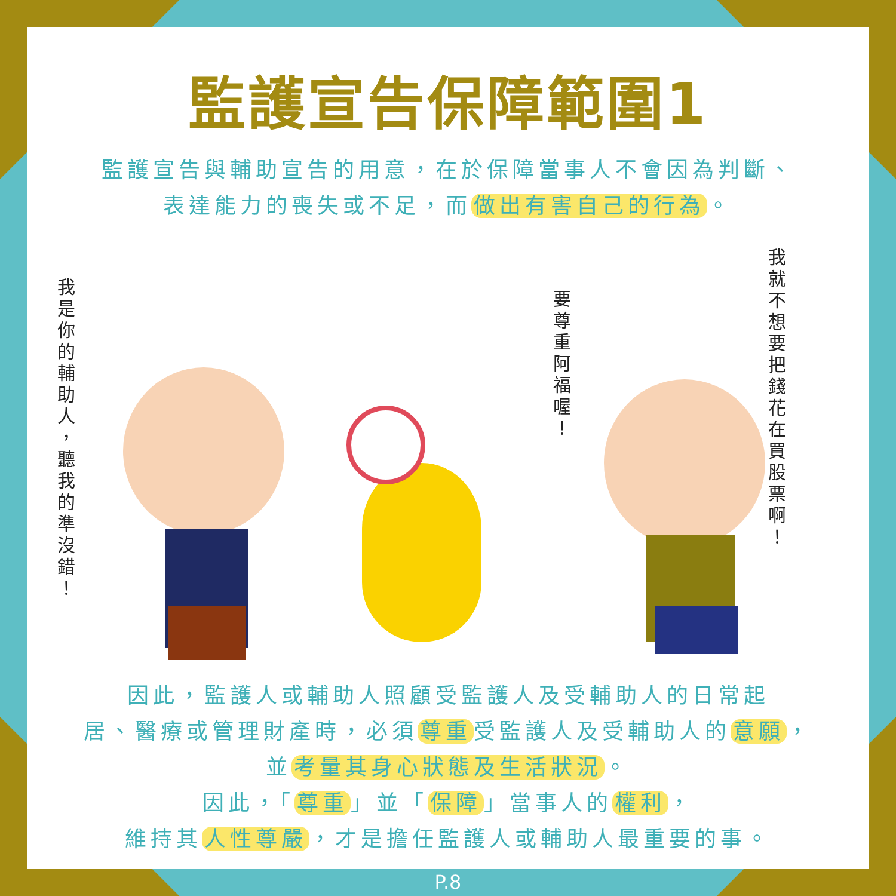監護宣告保障範圍1
監護宣告與輔助宣告的用意，在於保障當事人不會因為判斷、
表達能力的喪失或不足，而 做出有害自己的行為 。
我是你的輔助人，聽我的準沒錯！
要尊重阿福喔！
我就不想要把錢花在買股票啊！
因此，監護人或輔助人照顧受監護人及受輔助人的日常起
居、醫療或管理財產時，必須 尊重 受監護人及受輔助人的 意願 ，
並 考量其身心狀態及生活狀況 。
因此，「 尊重 」並「 保障 」當事人的 權利 ，
維持其 人性尊嚴 ，才是擔任監護人或輔助人最重要的事。
P.8